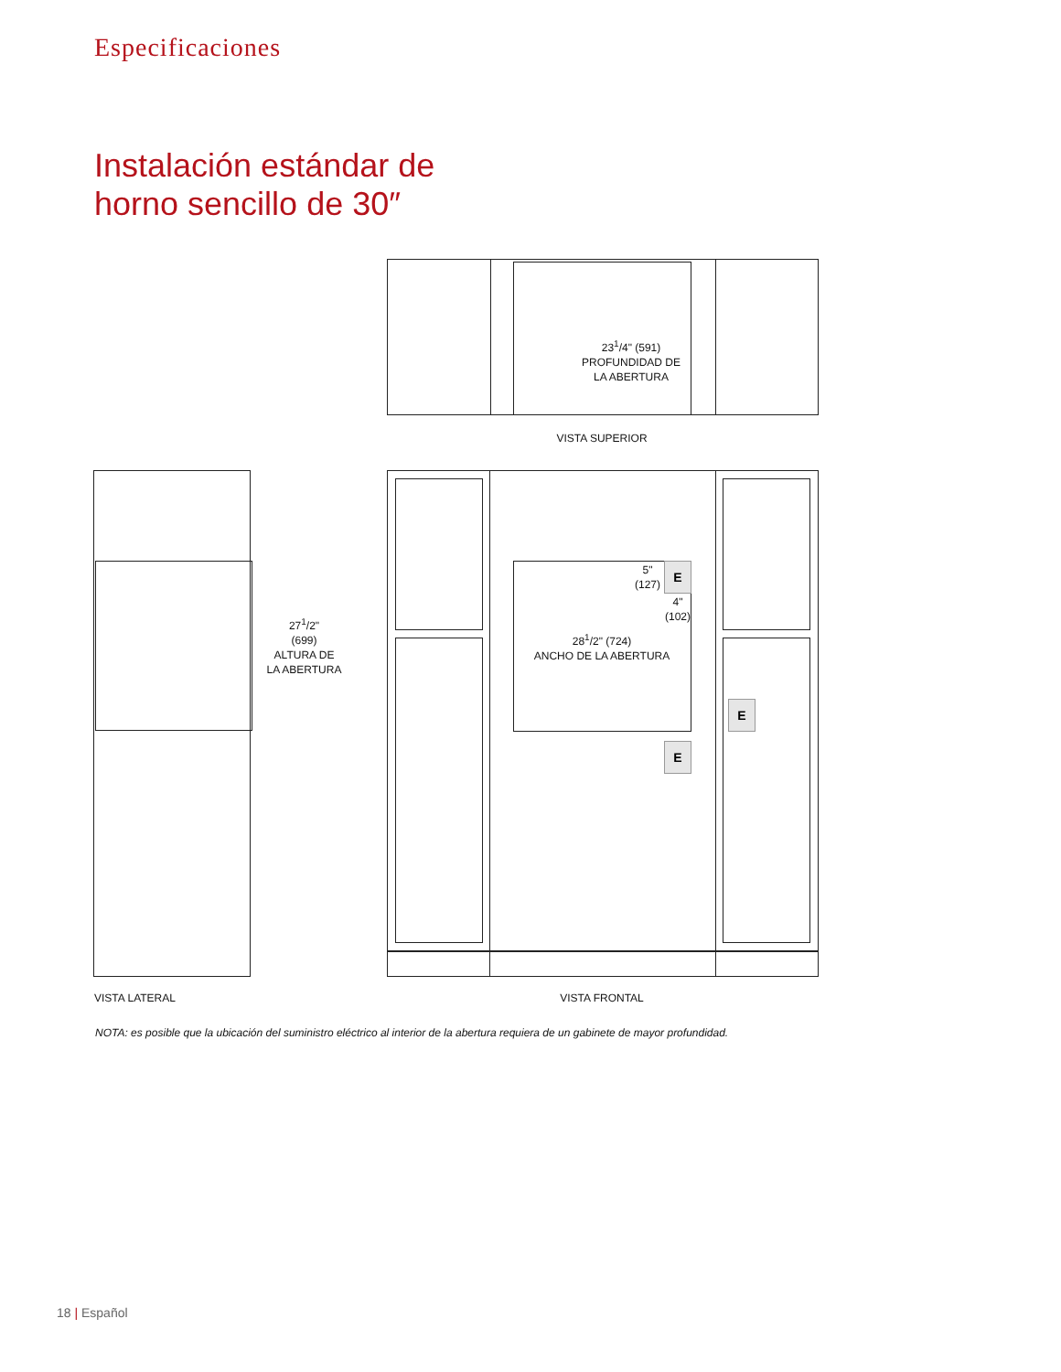Especificaciones
Instalación estándar de
horno sencillo de 30″
23<sup>1</sup>/4" (591)
PROFUNDIDAD DE
LA ABERTURA
VISTA SUPERIOR
27<sup>1</sup>/2"
(699)
ALTURA DE
LA ABERTURA
5"
(127)
E
4"
(102)
28<sup>1</sup>/2" (724)
ANCHO DE LA ABERTURA
E
E
VISTA LATERAL VISTA FRONTAL
NOTA: es posible que la ubicación del suministro eléctrico al interior de la abertura requiera de un gabinete de mayor profundidad.
18 | Español